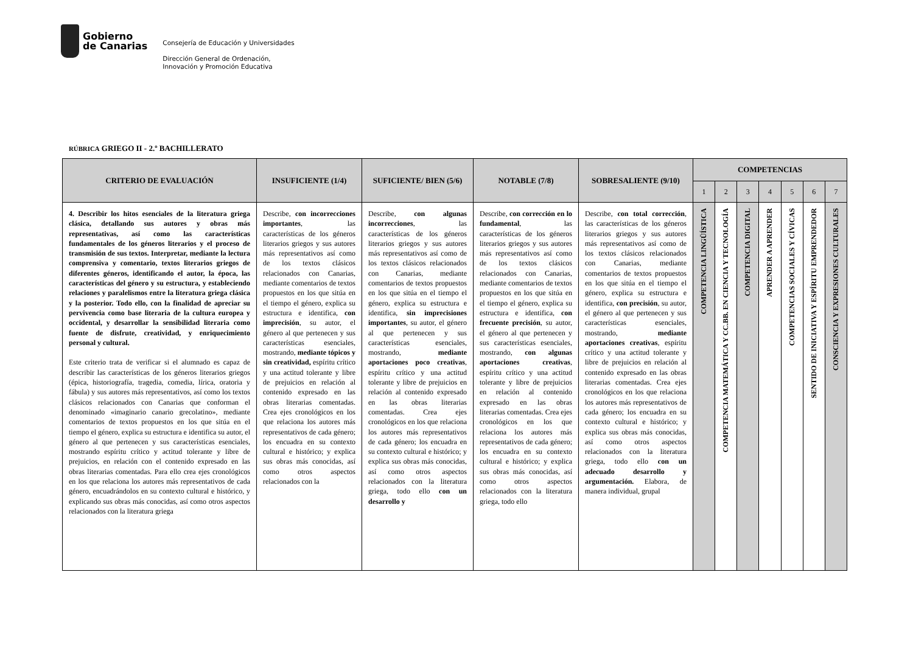Gobierno
de Canarias
Consejería de Educación y Universidades
Dirección General de Ordenación,
Innovación y Promoción Educativa
RÚBRICA GRIEGO II - 2.º BACHILLERATO
| CRITERIO DE EVALUACIÓN | INSUFICIENTE (1/4) | SUFICIENTE/ BIEN (5/6) | NOTABLE (7/8) | SOBRESALIENTE (9/10) | COMPETENCIAS | | | | | | |
| --- | --- | --- | --- | --- | --- | --- | --- | --- | --- | --- | --- |
| | | | | | 1 | 2 | 3 | 4 | 5 | 6 | 7 |
| 4. Describir los hitos esenciales de la literatura griega clásica, detallando sus autores y obras más representativas, así como las características fundamentales de los géneros literarios y el proceso de transmisión de sus textos. Interpretar, mediante la lectura comprensiva y comentario, textos literarios griegos de diferentes géneros, identificando el autor, la época, las características del género y su estructura, y estableciendo relaciones y paralelismos entre la literatura griega clásica y la posterior. Todo ello, con la finalidad de apreciar su pervivencia como base literaria de la cultura europea y occidental, y desarrollar la sensibilidad literaria como fuente de disfrute, creatividad, y enriquecimiento personal y cultural. Este criterio trata de verificar si el alumnado es capaz de describir las características de los géneros literarios griegos (épica, historiografía, tragedia, comedia, lírica, oratoria y fábula) y sus autores más representativos, así como los textos clásicos relacionados con Canarias que conforman el denominado «imaginario canario grecolatino», mediante comentarios de textos propuestos en los que sitúa en el tiempo el género, explica su estructura e identifica su autor, el género al que pertenecen y sus características esenciales, mostrando espíritu crítico y actitud tolerante y libre de prejuicios, en relación con el contenido expresado en las obras literarias comentadas. Para ello crea ejes cronológicos en los que relaciona los autores más representativos de cada género, encuadrándolos en su contexto cultural e histórico, y explicando sus obras más conocidas, así como otros aspectos relacionados con la literatura griega | Describe, con incorrecciones importantes , las características de los géneros literarios griegos y sus autores más representativos así como de los textos clásicos relacionados con Canarias, mediante comentarios de textos propuestos en los que sitúa en el tiempo el género, explica su estructura e identifica, con imprecisión , su autor, el género al que pertenecen y sus características esenciales, mostrando, mediante tópicos y sin creatividad, espíritu crítico y una actitud tolerante y libre de prejuicios en relación al contenido expresado en las obras literarias comentadas. Crea ejes cronológicos en los que relaciona los autores más representativos de cada género; los encuadra en su contexto cultural e histórico; y explica sus obras más conocidas, así como otros aspectos relacionados con la | Describe, con algunas incorrecciones , las características de los géneros literarios griegos y sus autores más representativos así como de los textos clásicos relacionados con Canarias, mediante comentarios de textos propuestos en los que sitúa en el tiempo el género, explica su estructura e identifica, sin imprecisiones importantes , su autor, el género al que pertenecen y sus características esenciales, mostrando, mediante aportaciones poco creativas , espíritu crítico y una actitud tolerante y libre de prejuicios en relación al contenido expresado en las obras literarias comentadas. Crea ejes cronológicos en los que relaciona los autores más representativos de cada género; los encuadra en su contexto cultural e histórico; y explica sus obras más conocidas, así como otros aspectos relacionados con la literatura griega, todo ello con un desarrollo y | Describe, con corrección en lo fundamental , las características de los géneros literarios griegos y sus autores más representativos así como de los textos clásicos relacionados con Canarias, mediante comentarios de textos propuestos en los que sitúa en el tiempo el género, explica su estructura e identifica, con frecuente precisión , su autor, el género al que pertenecen y sus características esenciales, mostrando, con algunas aportaciones creativas , espíritu crítico y una actitud tolerante y libre de prejuicios en relación al contenido expresado en las obras literarias comentadas. Crea ejes cronológicos en los que relaciona los autores más representativos de cada género; los encuadra en su contexto cultural e histórico; y explica sus obras más conocidas, así como otros aspectos relacionados con la literatura griega, todo ello | Describe, con total corrección , las características de los géneros literarios griegos y sus autores más representativos así como de los textos clásicos relacionados con Canarias, mediante comentarios de textos propuestos en los que sitúa en el tiempo el género, explica su estructura e identifica, con precisión , su autor, el género al que pertenecen y sus características esenciales, mostrando, mediante aportaciones creativas , espíritu crítico y una actitud tolerante y libre de prejuicios en relación al contenido expresado en las obras literarias comentadas. Crea ejes cronológicos en los que relaciona los autores más representativos de cada género; los encuadra en su contexto cultural e histórico; y explica sus obras más conocidas, así como otros aspectos relacionados con la literatura griega, todo ello con un adecuado desarrollo y argumentación. Elabora, de manera individual, grupal | COMPETENCIA LINGÜÍSTICA | COMPETENCIA MATEMÁTICA Y CC.BB. EN CIENCIA Y TECNOLOGÍA | COMPETENCIA DIGITAL | APRENDER A APRENDER | COMPETENCIAS SOCIALES Y CÍVICAS | SENTIDO DE INICIATIVA Y ESPÍRITU EMPRENDEDOR | CONSCIENCIA Y EXPRESIONES CULTURALES |